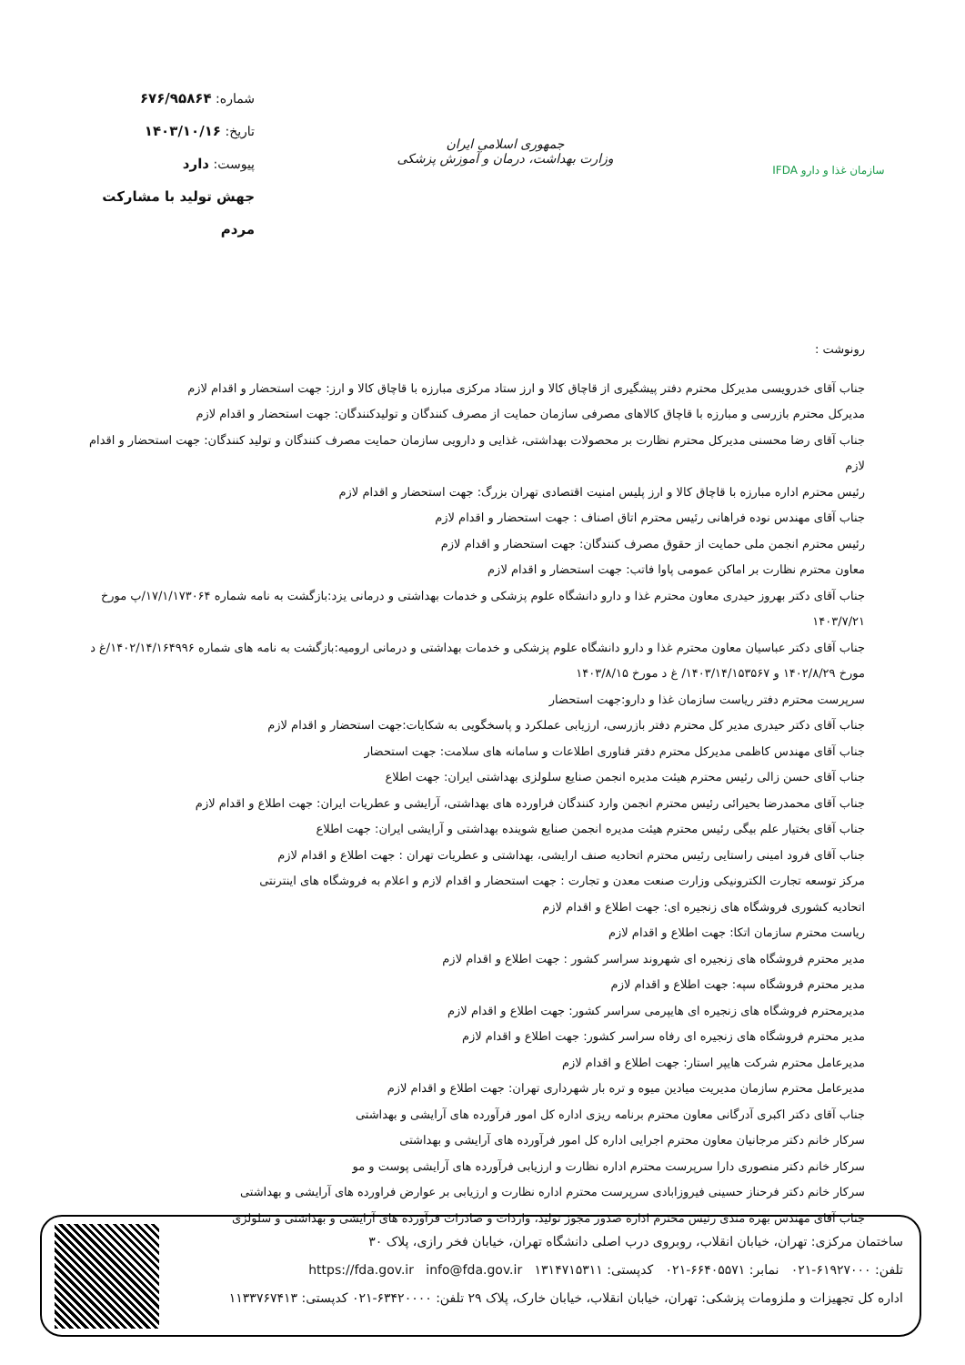سازمان غذا و دارو IFDA
جمهوری اسلامی ایران
وزارت بهداشت، درمان و آموزش پزشکی
شماره: ۶۷۶/۹۵۸۶۴
تاریخ: ۱۴۰۳/۱۰/۱۶
پیوست: دارد
جهش تولید با مشارکت مردم
رونوشت :
جناب آقای خدرویسی مدیرکل محترم دفتر پیشگیری از قاچاق کالا و ارز ستاد مرکزی مبارزه با قاچاق کالا و ارز: جهت استحضار و اقدام لازم
مدیرکل محترم بازرسی و مبارزه با قاچاق کالاهای مصرفی سازمان حمایت از مصرف کنندگان و تولیدکنندگان: جهت استحضار و اقدام لازم
جناب آقای رضا محسنی مدیرکل محترم نظارت بر محصولات بهداشتی، غذایی و دارویی سازمان حمایت مصرف کنندگان و تولید کنندگان: جهت استحضار و اقدام لازم
رئیس محترم اداره مبارزه با قاچاق کالا و ارز پلیس امنیت اقتصادی تهران بزرگ: جهت استحضار و اقدام لازم
جناب آقای مهندس نوده فراهانی رئیس محترم اتاق اصناف : جهت استحضار و اقدام لازم
رئیس محترم انجمن ملی حمایت از حقوق مصرف کنندگان: جهت استحضار و اقدام لازم
معاون محترم نظارت بر اماکن عمومی پاوا فاتب: جهت استحضار و اقدام لازم
جناب آقای دکتر بهروز حیدری معاون محترم غذا و دارو دانشگاه علوم پزشکی و خدمات بهداشتی و درمانی یزد:بازگشت به نامه شماره ۱۷/۱/۱۷۳۰۶۴/پ مورخ ۱۴۰۳/۷/۲۱
جناب آقای دکتر عباسیان معاون محترم غذا و دارو دانشگاه علوم پزشکی و خدمات بهداشتی و درمانی ارومیه:بازگشت به نامه های شماره ۱۴۰۲/۱۴/۱۶۴۹۹۶/غ د مورخ ۱۴۰۲/۸/۲۹ و ۱۴۰۳/۱۴/۱۵۳۵۶۷/ غ د مورخ ۱۴۰۳/۸/۱۵
سرپرست محترم دفتر ریاست سازمان غذا و دارو:جهت استحضار
جناب آقای دکتر حیدری مدیر کل محترم دفتر بازرسی، ارزیابی عملکرد و پاسخگویی به شکایات:جهت استحضار و اقدام لازم
جناب آقای مهندس کاظمی مدیرکل محترم دفتر فناوری اطلاعات و سامانه های سلامت: جهت استحضار
جناب آقای حسن زالی رئیس محترم هیئت مدیره انجمن صنایع سلولزی بهداشتی ایران: جهت اطلاع
جناب آقای محمدرضا بحیرائی رئیس محترم انجمن وارد کنندگان فراورده های بهداشتی، آرایشی و عطریات ایران: جهت اطلاع و اقدام لازم
جناب آقای بختیار علم بیگی رئیس محترم هیئت مدیره انجمن صنایع شوینده بهداشتی و آرایشی ایران: جهت اطلاع
جناب آقای فرود امینی راستایی رئیس محترم اتحادیه صنف ارایشی، بهداشتی و عطریات تهران : جهت اطلاع و اقدام لازم
مرکز توسعه تجارت الکترونیکی وزارت صنعت معدن و تجارت : جهت استحضار و اقدام لازم و اعلام به فروشگاه های اینترنتی
اتحادیه کشوری فروشگاه های زنجیره ای: جهت اطلاع و اقدام لازم
ریاست محترم سازمان اتکا: جهت اطلاع و اقدام لازم
مدیر محترم فروشگاه های زنجیره ای شهروند سراسر کشور : جهت اطلاع و اقدام لازم
مدیر محترم فروشگاه سپه: جهت اطلاع و اقدام لازم
مدیرمحترم فروشگاه های زنجیره ای هایپرمی سراسر کشور: جهت اطلاع و اقدام لازم
مدیر محترم فروشگاه های زنجیره ای رفاه سراسر کشور: جهت اطلاع و اقدام لازم
مدیرعامل محترم شرکت هایپر استار: جهت اطلاع و اقدام لازم
مدیرعامل محترم سازمان مدیریت میادین میوه و تره بار شهرداری تهران: جهت اطلاع و اقدام لازم
جناب آقای دکتر اکبری آدرگانی معاون محترم برنامه ریزی اداره کل امور فرآورده های آرایشی و بهداشتی
سرکار خانم دکتر مرجانیان معاون محترم اجرایی اداره کل امور فرآورده های آرایشی و بهداشتی
سرکار خانم دکتر منصوری دارا سرپرست محترم اداره نظارت و ارزیابی فرآورده های آرایشی پوست و مو
سرکار خانم دکتر فرحناز حسینی فیروزابادی سرپرست محترم اداره نظارت و ارزیابی بر عوارض فراورده های آرایشی و بهداشتی
جناب آقای مهندس بهره مندی رئیس محترم اداره صدور مجوز تولید، واردات و صادرات فرآورده های آرایشی و بهداشتی و سلولزی
ساختمان مرکزی: تهران، خیابان انقلاب، روبروی درب اصلی دانشگاه تهران، خیابان فخر رازی، پلاک ۳۰
تلفن: ۶۱۹۲۷۰۰۰-۰۲۱ نمابر: ۶۶۴۰۵۵۷۱-۰۲۱ کدپستی: ۱۳۱۴۷۱۵۳۱۱ info@fda.gov.ir https://fda.gov.ir
اداره کل تجهیزات و ملزومات پزشکی: تهران، خیابان انقلاب، خیابان خارک، پلاک ۲۹ تلفن: ۶۳۴۲۰۰۰۰-۰۲۱ کدپستی: ۱۱۳۳۷۶۷۴۱۳